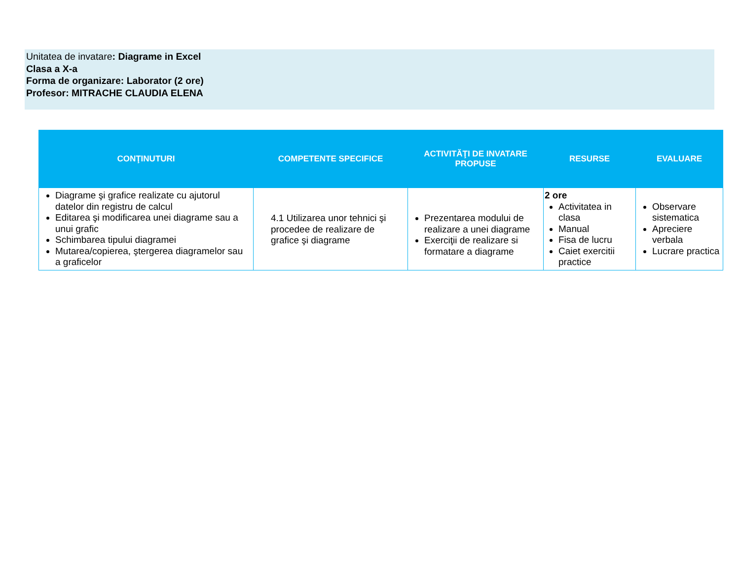Unitatea de invatare: Diagrame in Excel
Clasa a X-a
Forma de organizare: Laborator (2 ore)
Profesor: MITRACHE CLAUDIA ELENA
| CONŢINUTURI | COMPETENTE SPECIFICE | ACTIVITĂŢI DE INVATARE PROPUSE | RESURSE | EVALUARE |
| --- | --- | --- | --- | --- |
| Diagrame şi grafice realizate cu ajutorul datelor din registru de calcul Editarea şi modificarea unei diagrame sau a unui grafic Schimbarea tipului diagramei Mutarea/copierea, ştergerea diagramelor sau a graficelor | 4.1 Utilizarea unor tehnici şi procedee de realizare de grafice şi diagrame | Prezentarea modului de realizare a unei diagrame Exerciţii de realizare si formatare a diagrame | 2 ore Activitatea in clasa Manual Fisa de lucru Caiet exercitii practice | Observare sistematica Apreciere verbala Lucrare practica |